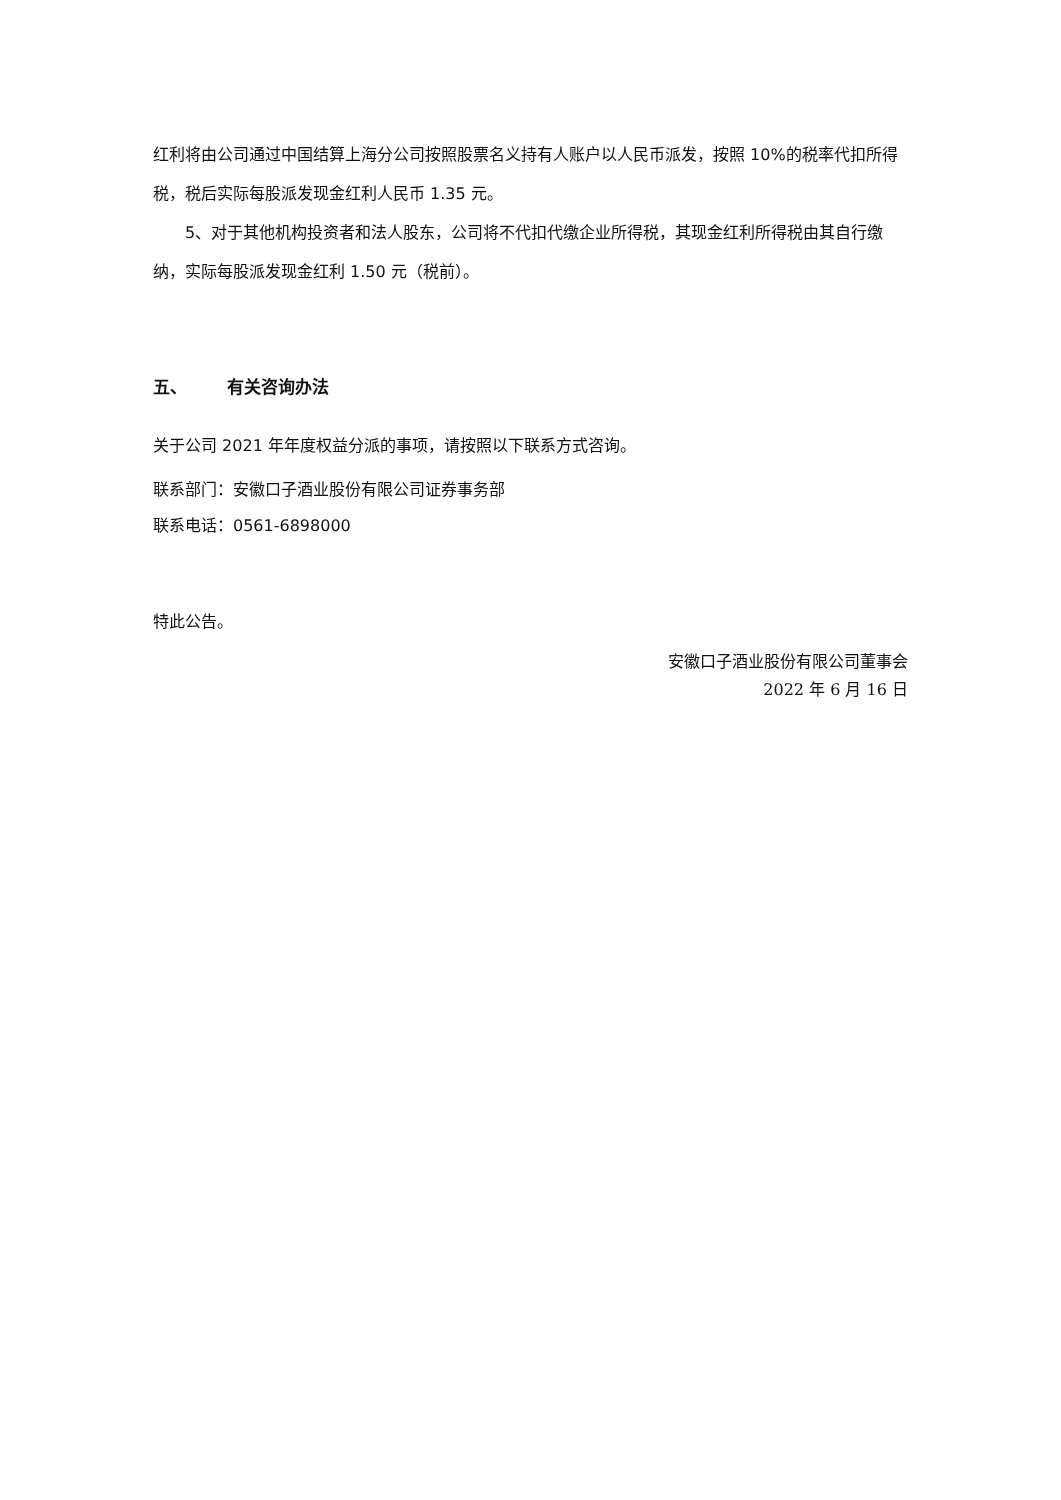红利将由公司通过中国结算上海分公司按照股票名义持有人账户以人民币派发，按照 10%的税率代扣所得税，税后实际每股派发现金红利人民币 1.35 元。
5、对于其他机构投资者和法人股东，公司将不代扣代缴企业所得税，其现金红利所得税由其自行缴纳，实际每股派发现金红利 1.50 元（税前）。
五、 有关咨询办法
关于公司 2021 年年度权益分派的事项，请按照以下联系方式咨询。
联系部门：安徽口子酒业股份有限公司证券事务部
联系电话：0561-6898000
特此公告。
安徽口子酒业股份有限公司董事会
2022 年 6 月 16 日